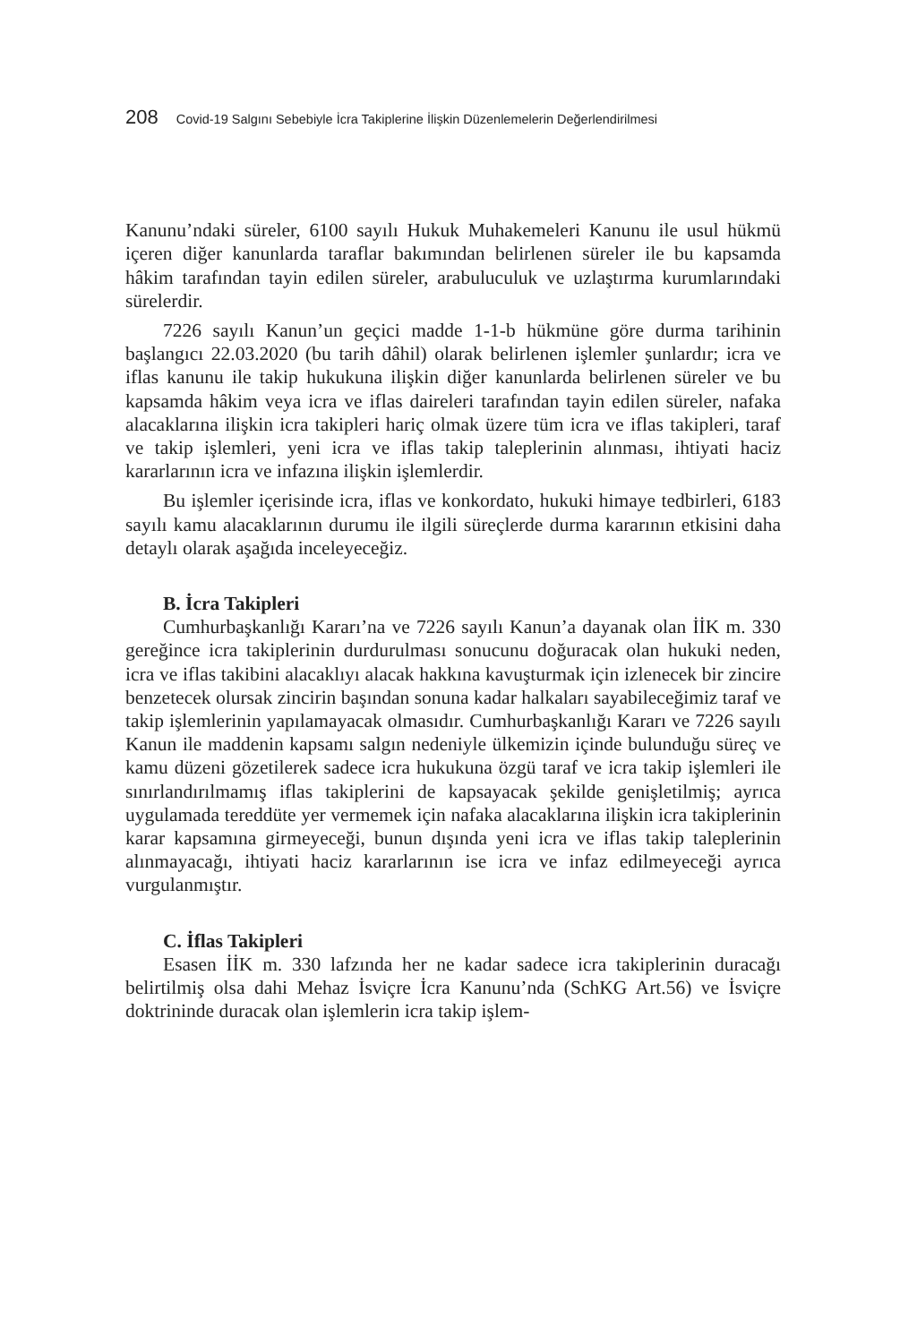208 Covid-19 Salgını Sebebiyle İcra Takiplerine İlişkin Düzenlemelerin Değerlendirilmesi
Kanunu’ndaki süreler, 6100 sayılı Hukuk Muhakemeleri Kanunu ile usul hükmü içeren diğer kanunlarda taraflar bakımından belirlenen süreler ile bu kapsamda hâkim tarafından tayin edilen süreler, arabuluculuk ve uzlaştırma kurumlarındaki sürelerdir.
7226 sayılı Kanun’un geçici madde 1-1-b hükmüne göre durma tarihinin başlangıcı 22.03.2020 (bu tarih dâhil) olarak belirlenen işlemler şunlardır; icra ve iflas kanunu ile takip hukukuna ilişkin diğer kanunlarda belirlenen süreler ve bu kapsamda hâkim veya icra ve iflas daireleri tarafından tayin edilen süreler, nafaka alacaklarına ilişkin icra takipleri hariç olmak üzere tüm icra ve iflas takipleri, taraf ve takip işlemleri, yeni icra ve iflas takip taleplerinin alınması, ihtiyati haciz kararlarının icra ve infazına ilişkin işlemlerdir.
Bu işlemler içerisinde icra, iflas ve konkordato, hukuki himaye tedbirleri, 6183 sayılı kamu alacaklarının durumu ile ilgili süreçlerde durma kararının etkisini daha detaylı olarak aşağıda inceleyeceğiz.
B. İcra Takipleri
Cumhurbaşkanlığı Kararı’na ve 7226 sayılı Kanun’a dayanak olan İİK m. 330 gereğince icra takiplerinin durdurulması sonucunu doğuracak olan hukuki neden, icra ve iflas takibini alacaklıyı alacak hakkına kavuşturmak için izlenecek bir zincire benzetecek olursak zincirin başından sonuna kadar halkaları sayabileceğimiz taraf ve takip işlemlerinin yapılamayacak olmasıdır. Cumhurbaşkanlığı Kararı ve 7226 sayılı Kanun ile maddenin kapsamı salgın nedeniyle ülkemizin içinde bulunduğu süreç ve kamu düzeni gözetilerek sadece icra hukukuna özgü taraf ve icra takip işlemleri ile sınırlandırılmamış iflas takiplerini de kapsayacak şekilde genişletilmiş; ayrıca uygulamada tereddüte yer vermemek için nafaka alacaklarına ilişkin icra takiplerinin karar kapsamına girmeyeceği, bunun dışında yeni icra ve iflas takip taleplerinin alınmayacağı, ihtiyati haciz kararlarının ise icra ve infaz edilmeyeceği ayrıca vurgulanmıştır.
C. İflas Takipleri
Esasen İİK m. 330 lafzında her ne kadar sadece icra takiplerinin duracağı belirtilmiş olsa dahi Mehaz İsviçre İcra Kanunu’nda (SchKG Art.56) ve İsviçre doktrininde duracak olan işlemlerin icra takip işlem-